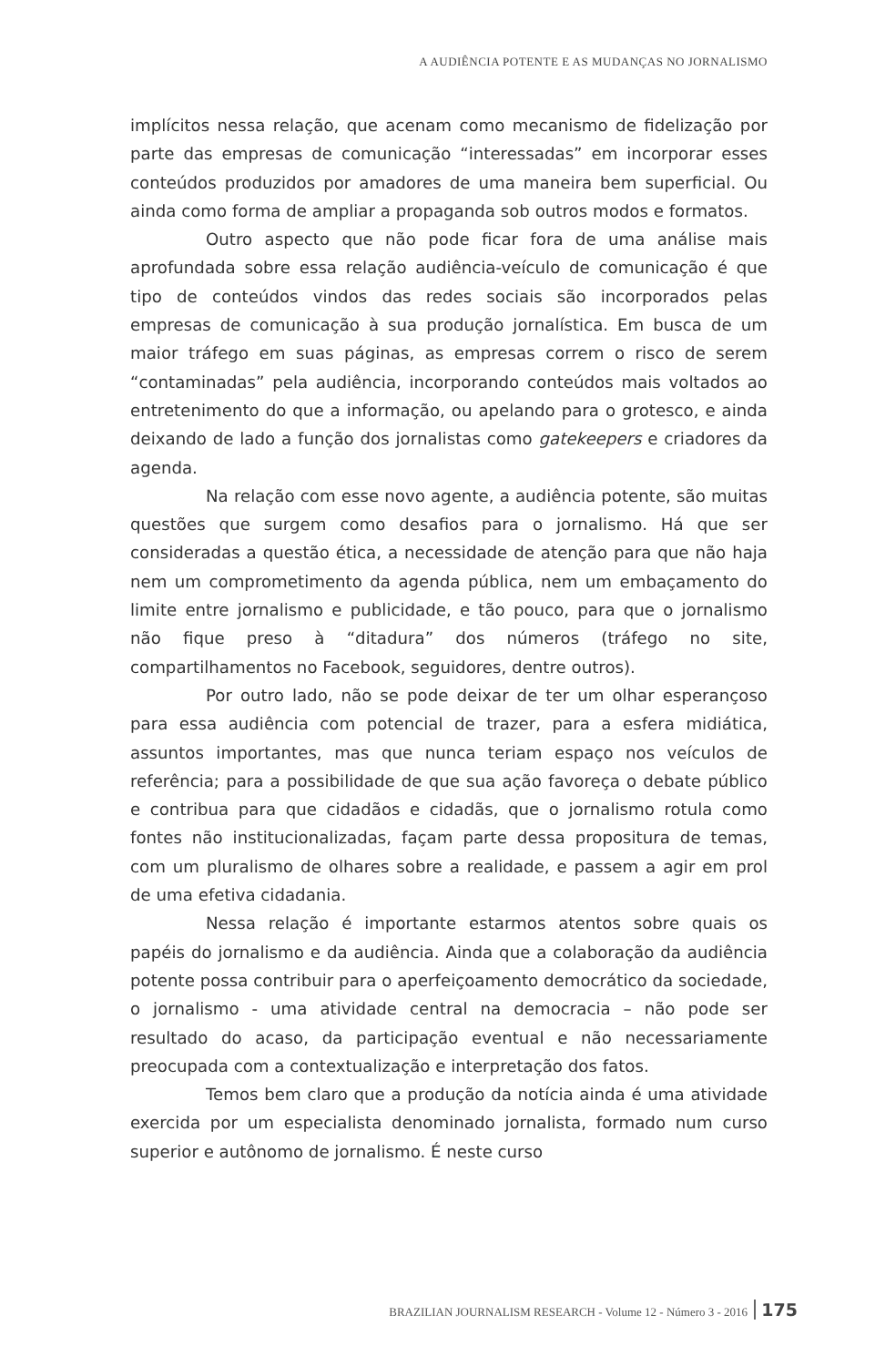A AUDIÊNCIA POTENTE E AS MUDANÇAS NO JORNALISMO
implícitos nessa relação, que acenam como mecanismo de fideliza­ção por parte das empresas de comunicação “interessadas” em in­corporar esses conteúdos produzidos por amadores de uma maneira bem superficial. Ou ainda como forma de ampliar a propaganda sob outros modos e formatos.
Outro aspecto que não pode ficar fora de uma análise mais aprofundada sobre essa relação audiência-veículo de comunicação é que tipo de conteúdos vindos das redes sociais são incorporados pe­las empresas de comunicação à sua produção jornalística. Em busca de um maior tráfego em suas páginas, as empresas correm o risco de serem “contaminadas” pela audiência, incorporando conteúdos mais voltados ao entretenimento do que a informação, ou apelando para o grotesco, e ainda deixando de lado a função dos jornalistas como gatekeepers e criadores da agenda.
Na relação com esse novo agente, a audiência potente, são muitas questões que surgem como desafios para o jornalismo. Há que ser consideradas a questão ética, a necessidade de atenção para que não haja nem um comprometimento da agenda pública, nem um embaçamento do limite entre jornalismo e publicidade, e tão pouco, para que o jornalismo não fique preso à “ditadura” dos números (tráfego no site, compartilhamentos no Facebook, segui­dores, dentre outros).
Por outro lado, não se pode deixar de ter um olhar espe­rançoso para essa audiência com potencial de trazer, para a esfera midiática, assuntos importantes, mas que nunca teriam espaço nos veículos de referência; para a possibilidade de que sua ação favore­ça o debate público e contribua para que cidadãos e cidadãs, que o jornalismo rotula como fontes não institucionalizadas, façam parte dessa propositura de temas, com um pluralismo de olhares sobre a realidade, e passem a agir em prol de uma efetiva cidadania.
Nessa relação é importante estarmos atentos sobre quais os papéis do jornalismo e da audiência. Ainda que a colaboração da audiência potente possa contribuir para o aperfeiçoamento democrá­tico da sociedade, o jornalismo - uma atividade central na democracia – não pode ser resultado do acaso, da participação eventual e não necessariamente preocupada com a contextualização e interpretação dos fatos.
Temos bem claro que a produção da notícia ainda é uma atividade exercida por um especialista denominado jornalista, for­mado num curso superior e autônomo de jornalismo. É neste curso
BRAZILIAN JOURNALISM RESEARCH - Volume 12 - Número 3 - 2016 175